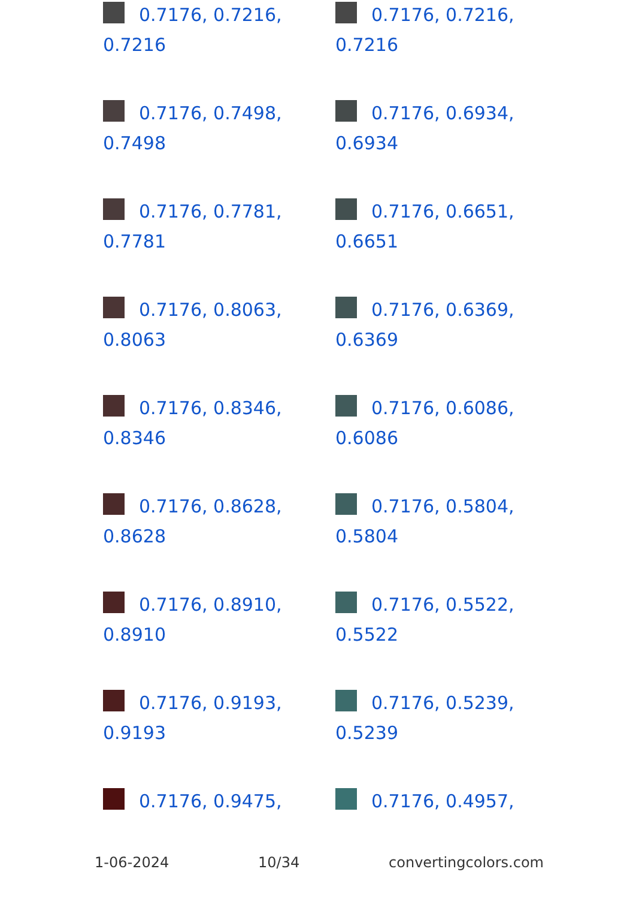0.7176, 0.7216, 0.7216
0.7176, 0.7216, 0.7216
0.7176, 0.7498, 0.7498
0.7176, 0.6934, 0.6934
0.7176, 0.7781, 0.7781
0.7176, 0.6651, 0.6651
0.7176, 0.8063, 0.8063
0.7176, 0.6369, 0.6369
0.7176, 0.8346, 0.8346
0.7176, 0.6086, 0.6086
0.7176, 0.8628, 0.8628
0.7176, 0.5804, 0.5804
0.7176, 0.8910, 0.8910
0.7176, 0.5522, 0.5522
0.7176, 0.9193, 0.9193
0.7176, 0.5239, 0.5239
0.7176, 0.9475,
0.7176, 0.4957,
1-06-2024 10/34 convertingcolors.com